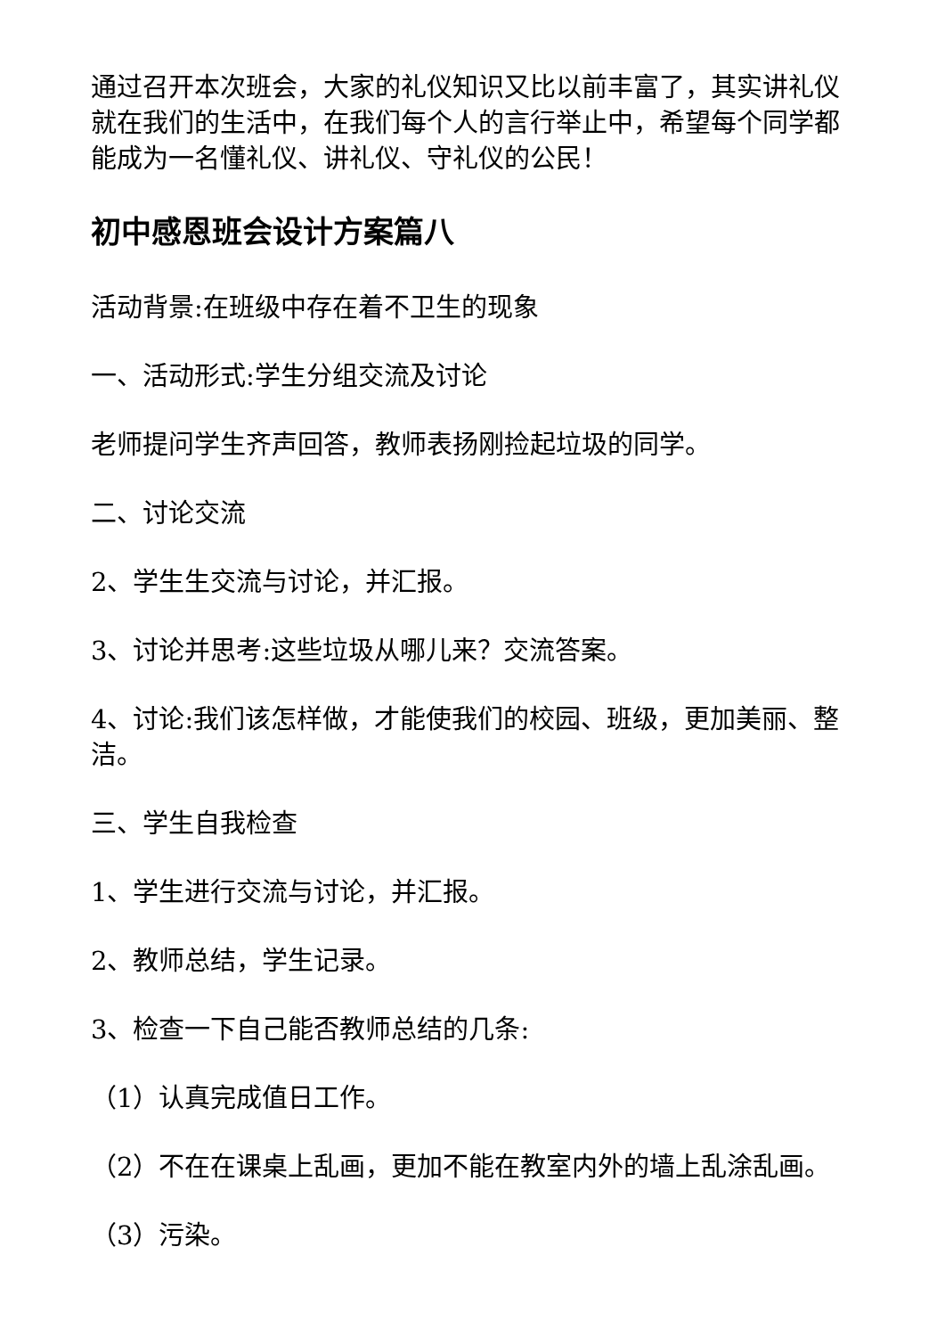通过召开本次班会，大家的礼仪知识又比以前丰富了，其实讲礼仪就在我们的生活中，在我们每个人的言行举止中，希望每个同学都能成为一名懂礼仪、讲礼仪、守礼仪的公民！
初中感恩班会设计方案篇八
活动背景:在班级中存在着不卫生的现象
一、活动形式:学生分组交流及讨论
老师提问学生齐声回答，教师表扬刚捡起垃圾的同学。
二、讨论交流
2、学生生交流与讨论，并汇报。
3、讨论并思考:这些垃圾从哪儿来？交流答案。
4、讨论:我们该怎样做，才能使我们的校园、班级，更加美丽、整洁。
三、学生自我检查
1、学生进行交流与讨论，并汇报。
2、教师总结，学生记录。
3、检查一下自己能否教师总结的几条:
（1）认真完成值日工作。
（2）不在在课桌上乱画，更加不能在教室内外的墙上乱涂乱画。
（3）污染。